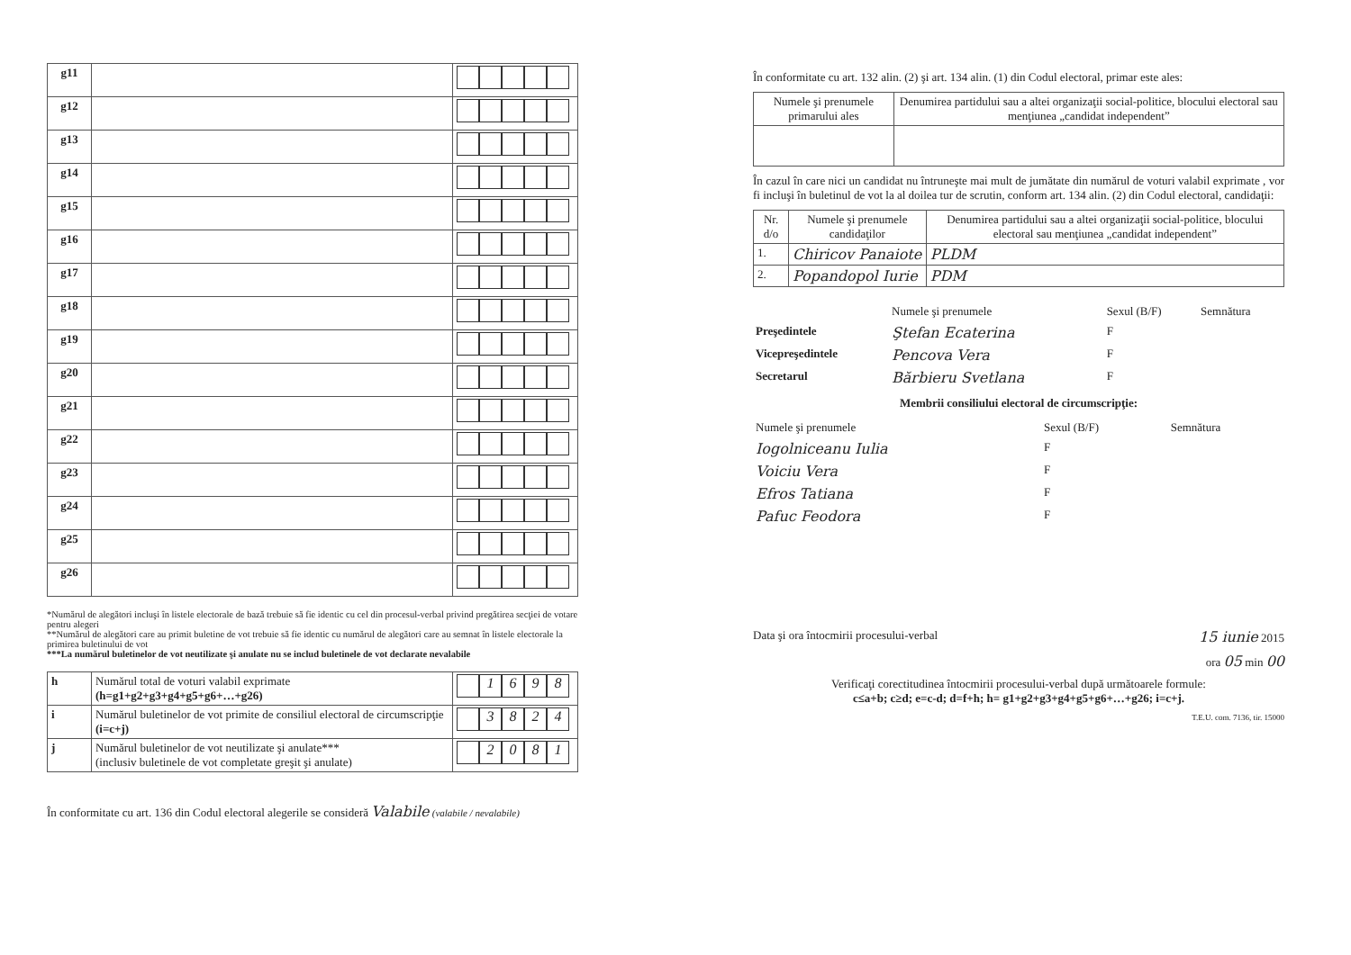| g11 | | |
| g12 | | |
| g13 | | |
| g14 | | |
| g15 | | |
| g16 | | |
| g17 | | |
| g18 | | |
| g19 | | |
| g20 | | |
| g21 | | |
| g22 | | |
| g23 | | |
| g24 | | |
| g25 | | |
| g26 | | |
*Numărul de alegători incluşi în listele electorale de bază trebuie să fie identic cu cel din procesul-verbal privind pregătirea secţiei de votare pentru alegeri
**Numărul de alegători care au primit buletine de vot trebuie să fie identic cu numărul de alegători care au semnat în listele electorale la primirea buletinului de vot
***La numărul buletinelor de vot neutilizate şi anulate nu se includ buletinele de vot declarate nevalabile
| h | Numărul total de voturi valabil exprimate (h=g1+g2+g3+g4+g5+g6+…+g26) | 1 6 9 8 |
| i | Numărul buletinelor de vot primite de consiliul electoral de circumscripţie (i=c+j) | 3 8 2 4 |
| j | Numărul buletinelor de vot neutilizate şi anulate*** (inclusiv buletinele de vot completate greşit şi anulate) | 2 0 8 1 |
În conformitate cu art. 136 din Codul electoral alegerile se consideră Valabile (valabile / nevalabile)
În conformitate cu art. 132 alin. (2) şi art. 134 alin. (1) din Codul electoral, primar este ales:
| Numele şi prenumele primarului ales | Denumirea partidului sau a altei organizaţii social-politice, blocului electoral sau menţiunea „candidat independent” |
| --- | --- |
În cazul în care nici un candidat nu întruneşte mai mult de jumătate din numărul de voturi valabil exprimate , vor fi incluşi în buletinul de vot la al doilea tur de scrutin, conform art. 134 alin. (2) din Codul electoral, candidaţii:
| Nr. d/o | Numele şi prenumele candidaţilor | Denumirea partidului sau a altei organizaţii social-politice, blocului electoral sau menţiunea „candidat independent” |
| --- | --- | --- |
| 1. | Chiricov Panaiote | PLDM |
| 2. | Popandopol Iurie | PDM |
| | Numele şi prenumele | Sexul (B/F) | Semnătura |
| Preşedintele | Ştefan Ecaterina | F | |
| Vicepreşedintele | Pencova Vera | F | |
| Secretarul | Bărbieru Svetlana | F | |
Membrii consiliului electoral de circumscripţie:
| Numele şi prenumele | Sexul (B/F) | Semnătura |
| Iogolniceanu Iulia | F | |
| Voiciu Vera | F | |
| Efros Tatiana | F | |
| Pafuc Feodora | F | |
Data şi ora întocmirii procesului-verbal 15 iunie 2015
ora 05 min 00
Verificaţi corectitudinea întocmirii procesului-verbal după următoarele formule:
c≤a+b; c≥d; e=c-d; d=f+h; h= g1+g2+g3+g4+g5+g6+…+g26; i=c+j.
T.E.U. com. 7136, tir. 15000